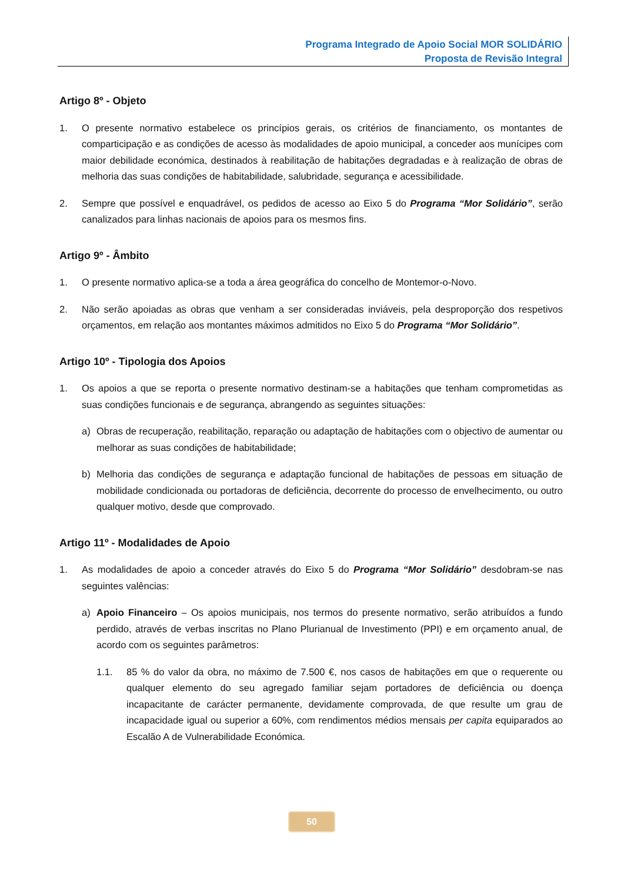Programa Integrado de Apoio Social MOR SOLIDÁRIO
Proposta de Revisão Integral
Artigo 8º - Objeto
1. O presente normativo estabelece os princípios gerais, os critérios de financiamento, os montantes de comparticipação e as condições de acesso às modalidades de apoio municipal, a conceder aos munícipes com maior debilidade económica, destinados à reabilitação de habitações degradadas e à realização de obras de melhoria das suas condições de habitabilidade, salubridade, segurança e acessibilidade.
2. Sempre que possível e enquadrável, os pedidos de acesso ao Eixo 5 do Programa “Mor Solidário”, serão canalizados para linhas nacionais de apoios para os mesmos fins.
Artigo 9º - Âmbito
1. O presente normativo aplica-se a toda a área geográfica do concelho de Montemor-o-Novo.
2. Não serão apoiadas as obras que venham a ser consideradas inviáveis, pela desproporção dos respetivos orçamentos, em relação aos montantes máximos admitidos no Eixo 5 do Programa “Mor Solidário”.
Artigo 10º - Tipologia dos Apoios
1. Os apoios a que se reporta o presente normativo destinam-se a habitações que tenham comprometidas as suas condições funcionais e de segurança, abrangendo as seguintes situações:
a) Obras de recuperação, reabilitação, reparação ou adaptação de habitações com o objectivo de aumentar ou melhorar as suas condições de habitabilidade;
b) Melhoria das condições de segurança e adaptação funcional de habitações de pessoas em situação de mobilidade condicionada ou portadoras de deficiência, decorrente do processo de envelhecimento, ou outro qualquer motivo, desde que comprovado.
Artigo 11º - Modalidades de Apoio
1. As modalidades de apoio a conceder através do Eixo 5 do Programa “Mor Solidário” desdobram-se nas seguintes valências:
a) Apoio Financeiro – Os apoios municipais, nos termos do presente normativo, serão atribuídos a fundo perdido, através de verbas inscritas no Plano Plurianual de Investimento (PPI) e em orçamento anual, de acordo com os seguintes parâmetros:
1.1. 85 % do valor da obra, no máximo de 7.500 €, nos casos de habitações em que o requerente ou qualquer elemento do seu agregado familiar sejam portadores de deficiência ou doença incapacitante de carácter permanente, devidamente comprovada, de que resulte um grau de incapacidade igual ou superior a 60%, com rendimentos médios mensais per capita equiparados ao Escalão A de Vulnerabilidade Económica.
50